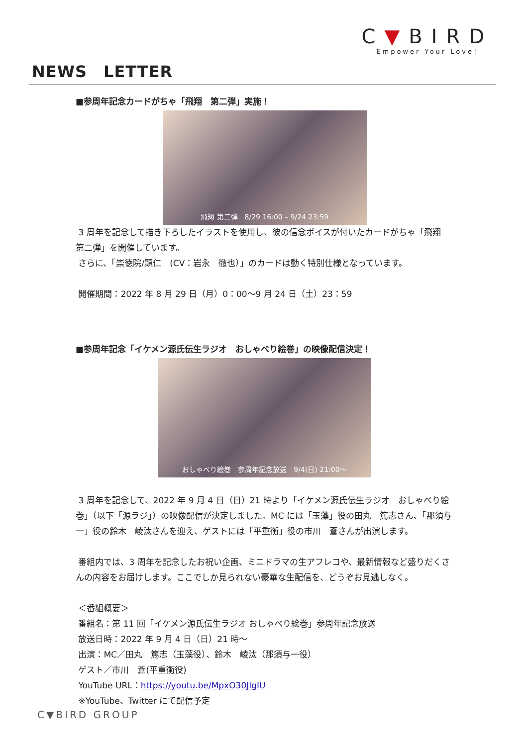C▼BIRD
Empower Your Love!
NEWS　LETTER
■参周年記念カードがちゃ「飛翔　第二弾」実施！
飛翔 第二弾　8/29 16:00 – 9/24 23:59
3 周年を記念して描き下ろしたイラストを使用し、彼の信念ボイスが付いたカードがちゃ「飛翔　第二弾」を開催しています。
さらに、「崇徳院/顕仁　(CV：岩永　徹也）」のカードは動く特別仕様となっています。
開催期間：2022 年 8 月 29 日（月）0：00～9 月 24 日（土）23：59
■参周年記念「イケメン源氏伝生ラジオ　おしゃべり絵巻」の映像配信決定！
おしゃべり絵巻　参周年記念放送　9/4(日) 21:00～
3 周年を記念して、2022 年 9 月 4 日（日）21 時より「イケメン源氏伝生ラジオ　おしゃべり絵巻」（以下「源ラジ」）の映像配信が決定しました。MC には「玉藻」役の田丸　篤志さん、「那須与一」役の鈴木　崚汰さんを迎え、ゲストには「平重衡」役の市川　蒼さんが出演します。
番組内では、3 周年を記念したお祝い企画、ミニドラマの生アフレコや、最新情報など盛りだくさんの内容をお届けします。ここでしか見られない豪華な生配信を、どうぞお見逃しなく。
＜番組概要＞
番組名：第 11 回「イケメン源氏伝生ラジオ おしゃべり絵巻」参周年記念放送
放送日時：2022 年 9 月 4 日（日）21 時～
出演：MC／田丸　篤志（玉藻役）、鈴木　崚汰（那須与一役）
ゲスト／市川　蒼(平重衡役)
YouTube URL：https://youtu.be/MpxO30JIgIU
※YouTube、Twitter にて配信予定
C▼BIRD GROUP